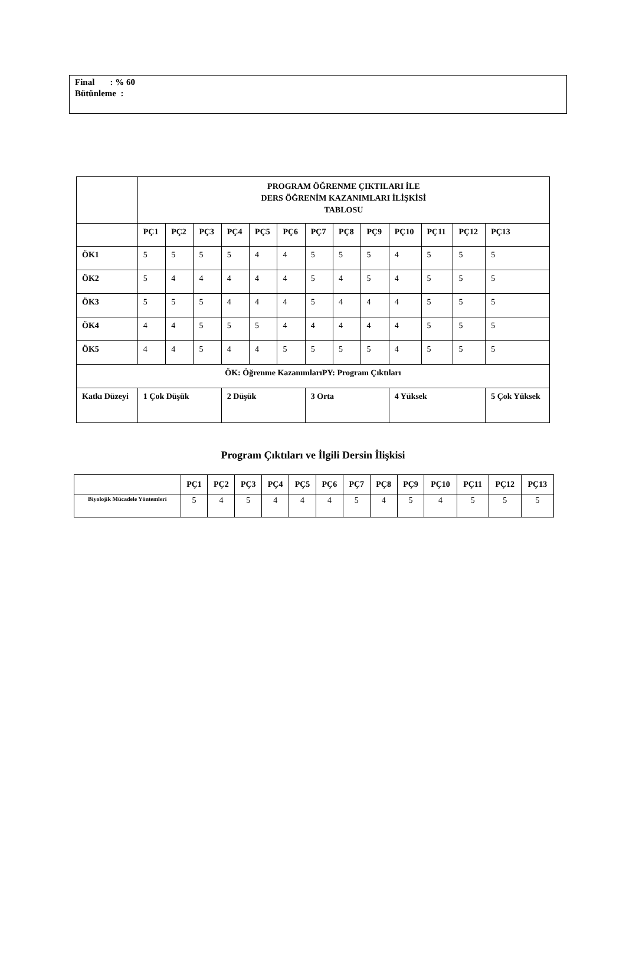Final : % 60
Bütünleme :
| | PROGRAM ÖĞRENME ÇIKTILARI İLE DERS ÖĞRENİM KAZANIMLARI İLİŞKİSİ TABLOSU | | | | | | | | | | | | |
| --- | --- | --- | --- | --- | --- | --- | --- | --- | --- | --- | --- | --- | --- |
| | PÇ1 | PÇ2 | PÇ3 | PÇ4 | PÇ5 | PÇ6 | PÇ7 | PÇ8 | PÇ9 | PÇ10 | PÇ11 | PÇ12 | PÇ13 |
| ÖK1 | 5 | 5 | 5 | 5 | 4 | 4 | 5 | 5 | 5 | 4 | 5 | 5 | 5 |
| ÖK2 | 5 | 4 | 4 | 4 | 4 | 4 | 5 | 4 | 5 | 4 | 5 | 5 | 5 |
| ÖK3 | 5 | 5 | 5 | 4 | 4 | 4 | 5 | 4 | 4 | 4 | 5 | 5 | 5 |
| ÖK4 | 4 | 4 | 5 | 5 | 5 | 4 | 4 | 4 | 4 | 4 | 5 | 5 | 5 |
| ÖK5 | 4 | 4 | 5 | 4 | 4 | 5 | 5 | 5 | 5 | 4 | 5 | 5 | 5 |
| ÖK: Öğrenme KazanımlarıPY: Program Çıktıları | | | | | | | | | | | | | |
| Katkı Düzeyi | 1 Çok Düşük | | | 2 Düşük | | | 3 Orta | | | 4 Yüksek | | | 5 Çok Yüksek |
Program Çıktıları ve İlgili Dersin İlişkisi
| | PÇ1 | PÇ2 | PÇ3 | PÇ4 | PÇ5 | PÇ6 | PÇ7 | PÇ8 | PÇ9 | PÇ10 | PÇ11 | PÇ12 | PÇ13 |
| --- | --- | --- | --- | --- | --- | --- | --- | --- | --- | --- | --- | --- | --- |
| Biyolojik Mücadele Yöntemleri | 5 | 4 | 5 | 4 | 4 | 4 | 5 | 4 | 5 | 4 | 5 | 5 | 5 |